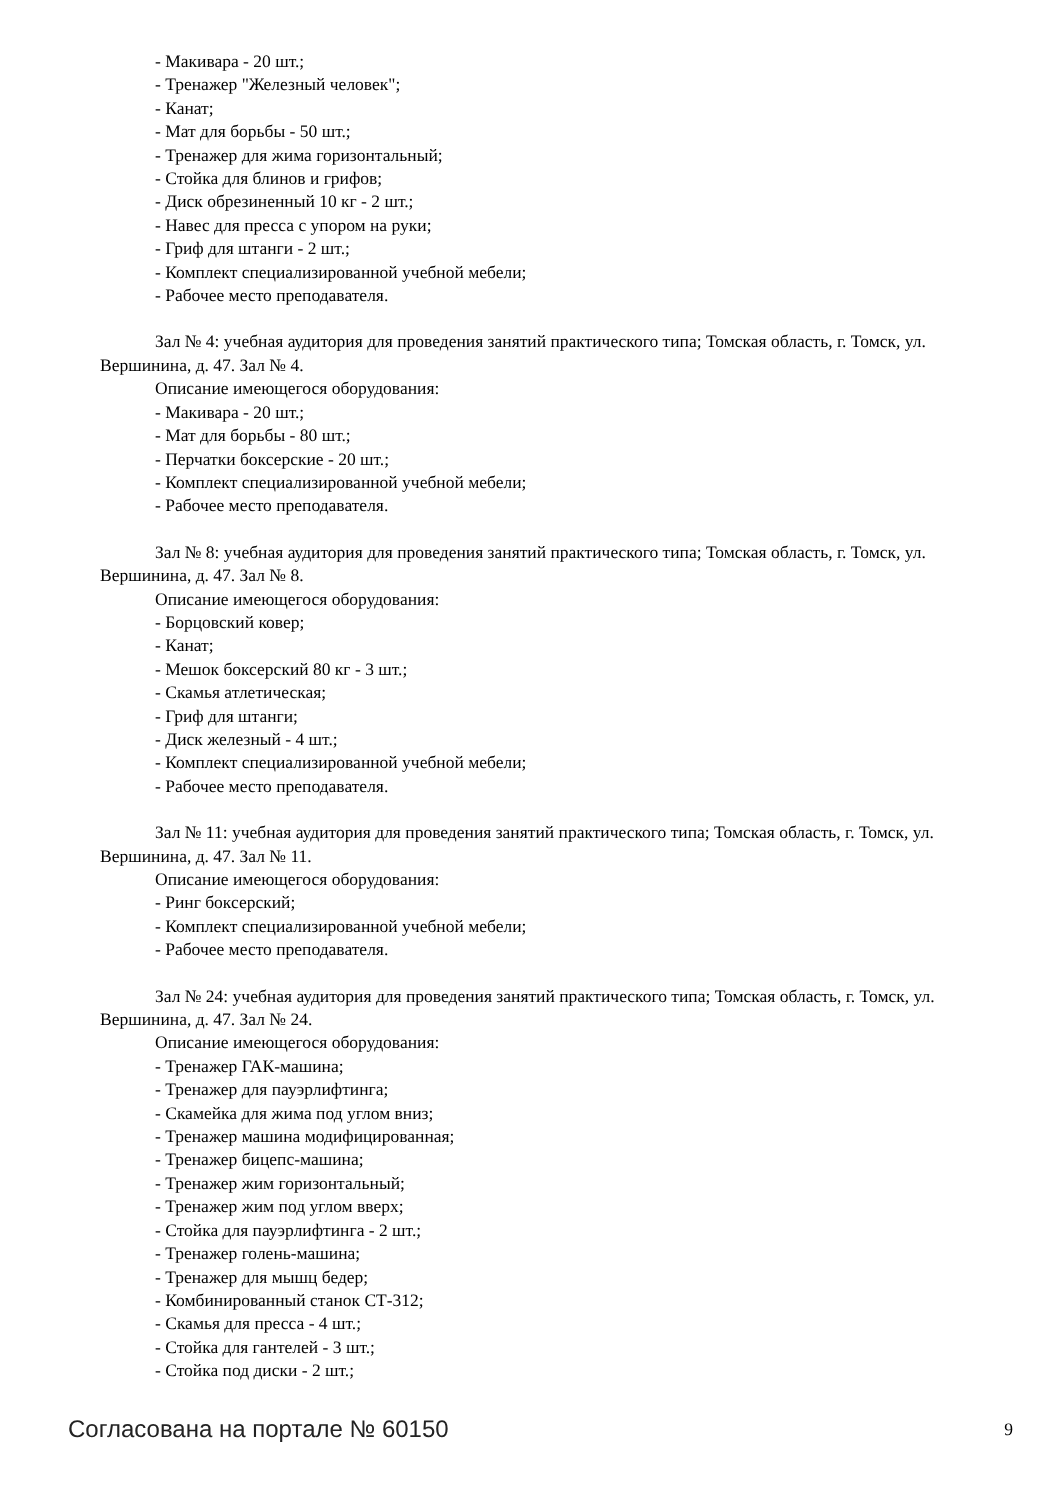- Макивара - 20 шт.;
- Тренажер "Железный человек";
- Канат;
- Мат для борьбы - 50 шт.;
- Тренажер для жима горизонтальный;
- Стойка для блинов и грифов;
- Диск обрезиненный 10 кг - 2 шт.;
- Навес для пресса с упором на руки;
- Гриф для штанги - 2 шт.;
- Комплект специализированной учебной мебели;
- Рабочее место преподавателя.
Зал № 4: учебная аудитория для проведения занятий практического типа; Томская область, г. Томск, ул. Вершинина, д. 47. Зал № 4.
Описание имеющегося оборудования:
- Макивара - 20 шт.;
- Мат для борьбы - 80 шт.;
- Перчатки боксерские - 20 шт.;
- Комплект специализированной учебной мебели;
- Рабочее место преподавателя.
Зал № 8: учебная аудитория для проведения занятий практического типа; Томская область, г. Томск, ул. Вершинина, д. 47. Зал № 8.
Описание имеющегося оборудования:
- Борцовский ковер;
- Канат;
- Мешок боксерский 80 кг - 3 шт.;
- Скамья атлетическая;
- Гриф для штанги;
- Диск железный - 4 шт.;
- Комплект специализированной учебной мебели;
- Рабочее место преподавателя.
Зал № 11: учебная аудитория для проведения занятий практического типа; Томская область, г. Томск, ул. Вершинина, д. 47. Зал № 11.
Описание имеющегося оборудования:
- Ринг боксерский;
- Комплект специализированной учебной мебели;
- Рабочее место преподавателя.
Зал № 24: учебная аудитория для проведения занятий практического типа; Томская область, г. Томск, ул. Вершинина, д. 47. Зал № 24.
Описание имеющегося оборудования:
- Тренажер ГАК-машина;
- Тренажер для пауэрлифтинга;
- Скамейка для жима под углом вниз;
- Тренажер машина модифицированная;
- Тренажер бицепс-машина;
- Тренажер жим горизонтальный;
- Тренажер жим под углом вверх;
- Стойка для пауэрлифтинга - 2 шт.;
- Тренажер голень-машина;
- Тренажер для мышц бедер;
- Комбинированный станок СТ-312;
- Скамья для пресса - 4 шт.;
- Стойка для гантелей - 3 шт.;
- Стойка под диски - 2 шт.;
Согласована на портале № 60150 9